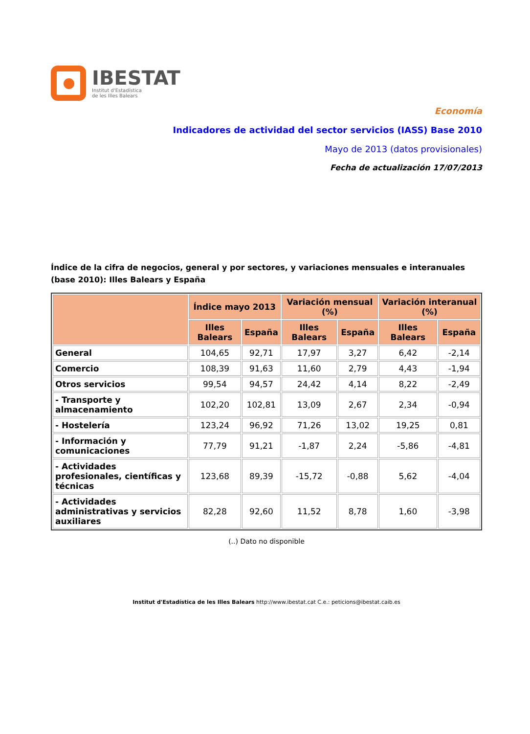IBESTAT
Institut d'Estadística
de les Illes Balears
Economía
Indicadores de actividad del sector servicios (IASS) Base 2010
Mayo de 2013 (datos provisionales)
Fecha de actualización 17/07/2013
Índice de la cifra de negocios, general y por sectores, y variaciones mensuales e interanuales (base 2010): Illes Balears y España
| | Índice mayo 2013 | | Variación mensual (%) | | Variación interanual (%) | |
| --- | --- | --- | --- | --- | --- | --- |
| | Illes Balears | España | Illes Balears | España | Illes Balears | España |
| General | 104,65 | 92,71 | 17,97 | 3,27 | 6,42 | -2,14 |
| Comercio | 108,39 | 91,63 | 11,60 | 2,79 | 4,43 | -1,94 |
| Otros servicios | 99,54 | 94,57 | 24,42 | 4,14 | 8,22 | -2,49 |
| - Transporte y almacenamiento | 102,20 | 102,81 | 13,09 | 2,67 | 2,34 | -0,94 |
| - Hostelería | 123,24 | 96,92 | 71,26 | 13,02 | 19,25 | 0,81 |
| - Información y comunicaciones | 77,79 | 91,21 | -1,87 | 2,24 | -5,86 | -4,81 |
| - Actividades profesionales, científicas y técnicas | 123,68 | 89,39 | -15,72 | -0,88 | 5,62 | -4,04 |
| - Actividades administrativas y servicios auxiliares | 82,28 | 92,60 | 11,52 | 8,78 | 1,60 | -3,98 |
(..) Dato no disponible
Institut d'Estadística de les Illes Balears http://www.ibestat.cat C.e.: peticions@ibestat.caib.es